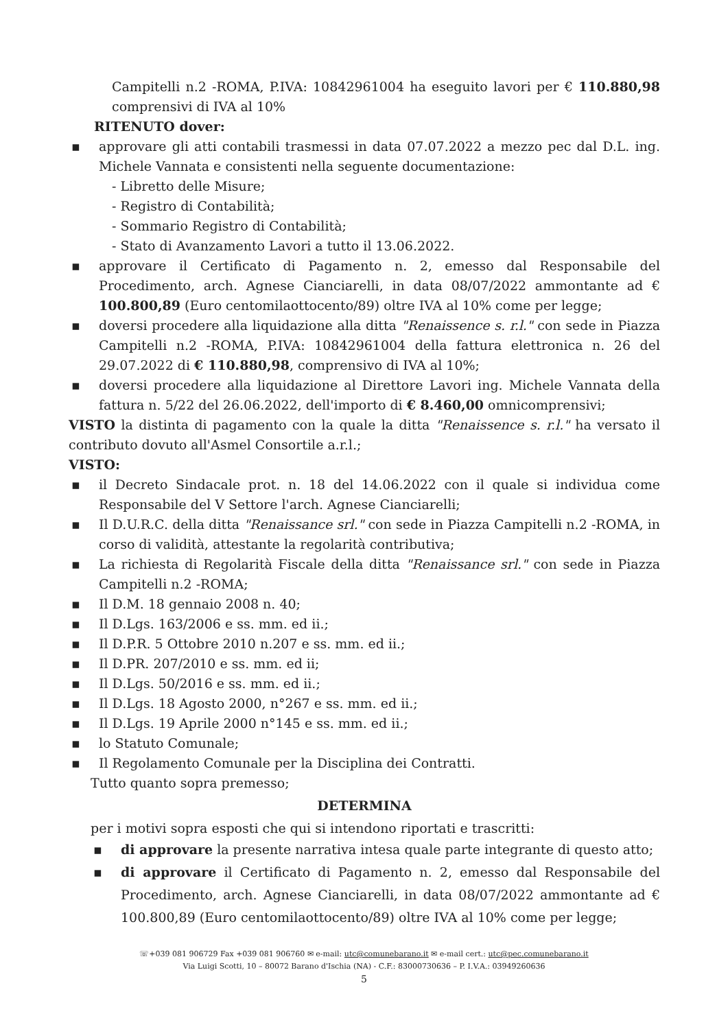Campitelli n.2 -ROMA, P.IVA: 10842961004 ha eseguito lavori per € 110.880,98 comprensivi di IVA al 10%
RITENUTO dover:
▪ approvare gli atti contabili trasmessi in data 07.07.2022 a mezzo pec dal D.L. ing. Michele Vannata e consistenti nella seguente documentazione:
- Libretto delle Misure;
- Registro di Contabilità;
- Sommario Registro di Contabilità;
- Stato di Avanzamento Lavori a tutto il 13.06.2022.
▪ approvare il Certificato di Pagamento n. 2, emesso dal Responsabile del Procedimento, arch. Agnese Cianciarelli, in data 08/07/2022 ammontante ad € 100.800,89 (Euro centomilaottocento/89) oltre IVA al 10% come per legge;
▪ doversi procedere alla liquidazione alla ditta "Renaissence s. r.l." con sede in Piazza Campitelli n.2 -ROMA, P.IVA: 10842961004 della fattura elettronica n. 26 del 29.07.2022 di € 110.880,98, comprensivo di IVA al 10%;
▪ doversi procedere alla liquidazione al Direttore Lavori ing. Michele Vannata della fattura n. 5/22 del 26.06.2022, dell'importo di € 8.460,00 omnicomprensivi;
VISTO la distinta di pagamento con la quale la ditta "Renaissence s. r.l." ha versato il contributo dovuto all'Asmel Consortile a.r.l.;
VISTO:
▪ il Decreto Sindacale prot. n. 18 del 14.06.2022 con il quale si individua come Responsabile del V Settore l'arch. Agnese Cianciarelli;
▪ Il D.U.R.C. della ditta "Renaissance srl." con sede in Piazza Campitelli n.2 -ROMA, in corso di validità, attestante la regolarità contributiva;
▪ La richiesta di Regolarità Fiscale della ditta "Renaissance srl." con sede in Piazza Campitelli n.2 -ROMA;
▪ Il D.M. 18 gennaio 2008 n. 40;
▪ Il D.Lgs. 163/2006 e ss. mm. ed ii.;
▪ Il D.P.R. 5 Ottobre 2010 n.207 e ss. mm. ed ii.;
▪ Il D.PR. 207/2010 e ss. mm. ed ii;
▪ Il D.Lgs. 50/2016 e ss. mm. ed ii.;
▪ Il D.Lgs. 18 Agosto 2000, n°267 e ss. mm. ed ii.;
▪ Il D.Lgs. 19 Aprile 2000 n°145 e ss. mm. ed ii.;
▪ lo Statuto Comunale;
▪ Il Regolamento Comunale per la Disciplina dei Contratti.
Tutto quanto sopra premesso;
DETERMINA
per i motivi sopra esposti che qui si intendono riportati e trascritti:
▪ di approvare la presente narrativa intesa quale parte integrante di questo atto;
▪ di approvare il Certificato di Pagamento n. 2, emesso dal Responsabile del Procedimento, arch. Agnese Cianciarelli, in data 08/07/2022 ammontante ad € 100.800,89 (Euro centomilaottocento/89) oltre IVA al 10% come per legge;
☏+039 081 906729 Fax +039 081 906760 ✉ e-mail: utc@comunebarano.it ✉ e-mail cert.: utc@pec.comunebarano.it
Via Luigi Scotti, 10 – 80072 Barano d'Ischia (NA) - C.F.: 83000730636 – P. I.V.A.: 03949260636
5